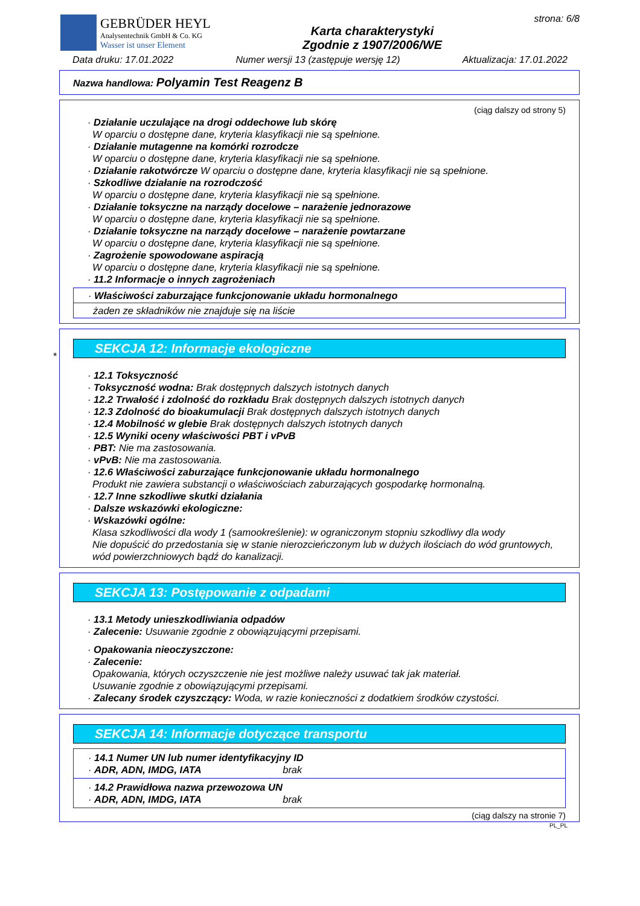GEBRÜDER HEYL
Analysentechnik GmbH & Co. KG
Wasser ist unser Element
Karta charakterystyki
Zgodnie z 1907/2006/WE
strona: 6/8
Data druku: 17.01.2022 Numer wersji 13 (zastępuje wersję 12) Aktualizacja: 17.01.2022
Nazwa handlowa: Polyamin Test Reagenz B
(ciąg dalszy od strony 5)
· Działanie uczulające na drogi oddechowe lub skórę
W oparciu o dostępne dane, kryteria klasyfikacji nie są spełnione.
· Działanie mutagenne na komórki rozrodcze
W oparciu o dostępne dane, kryteria klasyfikacji nie są spełnione.
· Działanie rakotwórcze W oparciu o dostępne dane, kryteria klasyfikacji nie są spełnione.
· Szkodliwe działanie na rozrodczość
W oparciu o dostępne dane, kryteria klasyfikacji nie są spełnione.
· Działanie toksyczne na narządy docelowe – narażenie jednorazowe
W oparciu o dostępne dane, kryteria klasyfikacji nie są spełnione.
· Działanie toksyczne na narządy docelowe – narażenie powtarzane
W oparciu o dostępne dane, kryteria klasyfikacji nie są spełnione.
· Zagrożenie spowodowane aspiracją
W oparciu o dostępne dane, kryteria klasyfikacji nie są spełnione.
· 11.2 Informacje o innych zagrożeniach
· Właściwości zaburzające funkcjonowanie układu hormonalnego
żaden ze składników nie znajduje się na liście
*
SEKCJA 12: Informacje ekologiczne
· 12.1 Toksyczność
· Toksyczność wodna: Brak dostępnych dalszych istotnych danych
· 12.2 Trwałość i zdolność do rozkładu Brak dostępnych dalszych istotnych danych
· 12.3 Zdolność do bioakumulacji Brak dostępnych dalszych istotnych danych
· 12.4 Mobilność w glebie Brak dostępnych dalszych istotnych danych
· 12.5 Wyniki oceny właściwości PBT i vPvB
· PBT: Nie ma zastosowania.
· vPvB: Nie ma zastosowania.
· 12.6 Właściwości zaburzające funkcjonowanie układu hormonalnego
Produkt nie zawiera substancji o właściwościach zaburzających gospodarkę hormonalną.
· 12.7 Inne szkodliwe skutki działania
· Dalsze wskazówki ekologiczne:
· Wskazówki ogólne:
Klasa szkodliwości dla wody 1 (samookreślenie): w ograniczonym stopniu szkodliwy dla wody
Nie dopuścić do przedostania się w stanie nierozcieńczonym lub w dużych ilościach do wód gruntowych, wód powierzchniowych bądź do kanalizacji.
SEKCJA 13: Postępowanie z odpadami
· 13.1 Metody unieszkodliwiania odpadów
· Zalecenie: Usuwanie zgodnie z obowiązującymi przepisami.
· Opakowania nieoczyszczone:
· Zalecenie:
Opakowania, których oczyszczenie nie jest możliwe należy usuwać tak jak materiał.
Usuwanie zgodnie z obowiązującymi przepisami.
· Zalecany środek czyszczący: Woda, w razie konieczności z dodatkiem środków czystości.
SEKCJA 14: Informacje dotyczące transportu
· 14.1 Numer UN lub numer identyfikacyjny ID
· ADR, ADN, IMDG, IATA brak
· 14.2 Prawidłowa nazwa przewozowa UN
· ADR, ADN, IMDG, IATA brak
(ciąg dalszy na stronie 7)
PL_PL